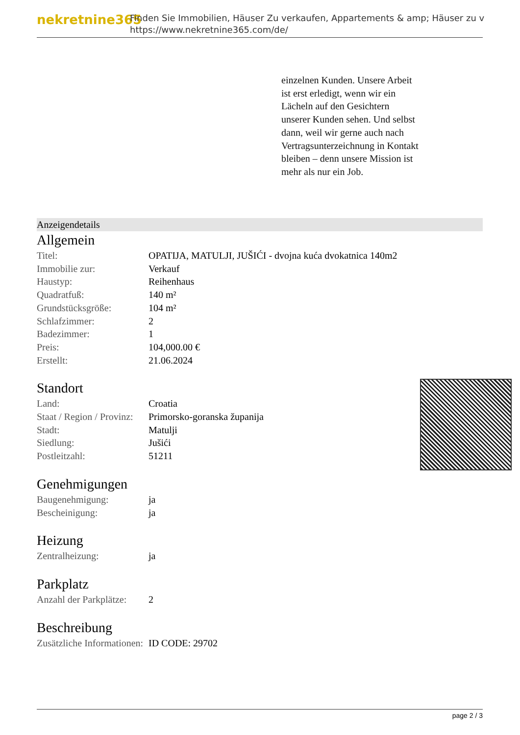nekretnine365
Finden Sie Immobilien, Häuser Zu verkaufen, Appartements & amp; Häuser zu v
https://www.nekretnine365.com/de/
einzelnen Kunden. Unsere Arbeit ist erst erledigt, wenn wir ein Lächeln auf den Gesichtern unserer Kunden sehen. Und selbst dann, weil wir gerne auch nach Vertragsunterzeichnung in Kontakt bleiben – denn unsere Mission ist mehr als nur ein Job.
Anzeigendetails
Allgemein
| Titel: | OPATIJA, MATULJI, JUŠIĆI - dvojna kuća dvokatnica 140m2 |
| Immobilie zur: | Verkauf |
| Haustyp: | Reihenhaus |
| Quadratfuß: | 140 m² |
| Grundstücksgröße: | 104 m² |
| Schlafzimmer: | 2 |
| Badezimmer: | 1 |
| Preis: | 104,000.00 € |
| Erstellt: | 21.06.2024 |
Standort
| Land: | Croatia |
| Staat / Region / Provinz: | Primorsko-goranska županija |
| Stadt: | Matulji |
| Siedlung: | Jušići |
| Postleitzahl: | 51211 |
Genehmigungen
| Baugenehmigung: | ja |
| Bescheinigung: | ja |
Heizung
| Zentralheizung: | ja |
Parkplatz
| Anzahl der Parkplätze: | 2 |
Beschreibung
| Zusätzliche Informationen: | ID CODE: 29702 |
page 2 / 3